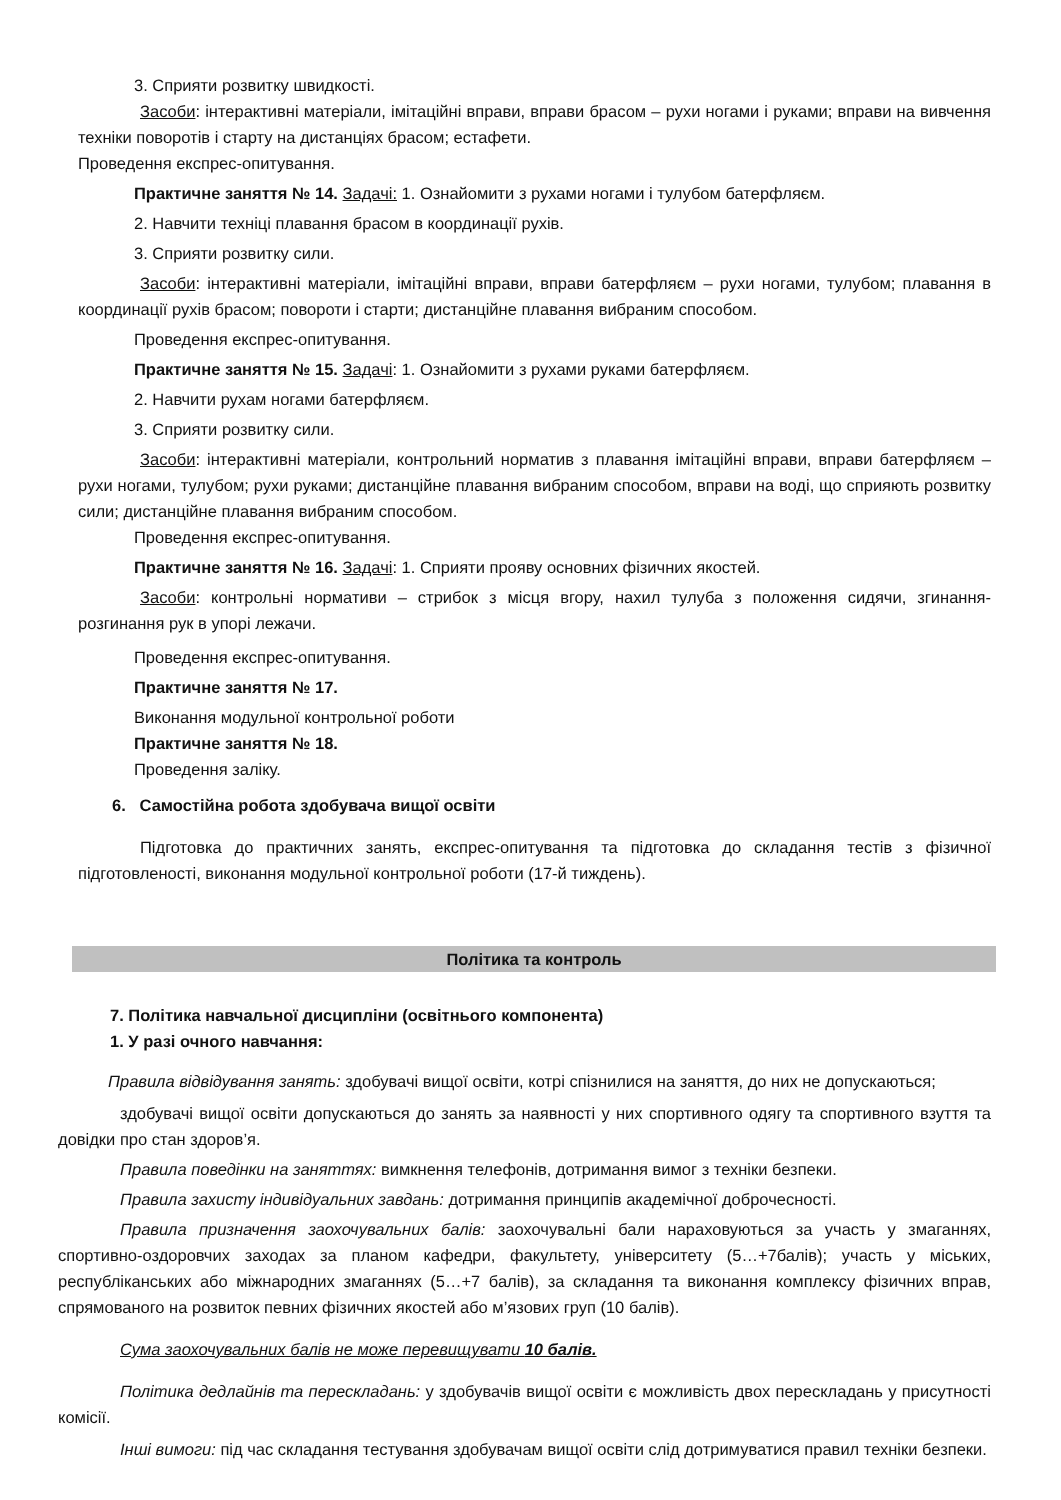3. Сприяти розвитку швидкості.
Засоби: інтерактивні матеріали, імітаційні вправи, вправи брасом – рухи ногами і руками; вправи на вивчення техніки поворотів і старту на дистанціях брасом; естафети.
Проведення експрес-опитування.
Практичне заняття № 14. Задачі: 1. Ознайомити з рухами ногами і тулубом батерфляєм.
2. Навчити техніці плавання брасом в координації рухів.
3. Сприяти розвитку сили.
Засоби: інтерактивні матеріали, імітаційні вправи, вправи батерфляєм – рухи ногами, тулубом; плавання в координації рухів брасом; повороти і старти; дистанційне плавання вибраним способом.
Проведення експрес-опитування.
Практичне заняття № 15. Задачі: 1. Ознайомити з рухами руками батерфляєм.
2. Навчити рухам ногами батерфляєм.
3. Сприяти розвитку сили.
Засоби: інтерактивні матеріали, контрольний норматив з плавання імітаційні вправи, вправи батерфляєм – рухи ногами, тулубом; рухи руками; дистанційне плавання вибраним способом, вправи на воді, що сприяють розвитку сили; дистанційне плавання вибраним способом.
Проведення експрес-опитування.
Практичне заняття № 16. Задачі: 1. Сприяти прояву основних фізичних якостей.
Засоби: контрольні нормативи – стрибок з місця вгору, нахил тулуба з положення сидячи, згинання-розгинання рук в упорі лежачи.
Проведення експрес-опитування.
Практичне заняття № 17.
Виконання модульної контрольної роботи
Практичне заняття № 18.
Проведення заліку.
6. Самостійна робота здобувача вищої освіти
Підготовка до практичних занять, експрес-опитування та підготовка до складання тестів з фізичної підготовленості, виконання модульної контрольної роботи (17-й тиждень).
Політика та контроль
7. Політика навчальної дисципліни (освітнього компонента)
1. У разі очного навчання:
Правила відвідування занять: здобувачі вищої освіти, котрі спізнилися на заняття, до них не допускаються;
здобувачі вищої освіти допускаються до занять за наявності у них спортивного одягу та спортивного взуття та довідки про стан здоров’я.
Правила поведінки на заняттях: вимкнення телефонів, дотримання вимог з техніки безпеки.
Правила захисту індивідуальних завдань: дотримання принципів академічної доброчесності.
Правила призначення заохочувальних балів: заохочувальні бали нараховуються за участь у змаганнях, спортивно-оздоровчих заходах за планом кафедри, факультету, університету (5…+7балів); участь у міських, республіканських або міжнародних змаганнях (5…+7 балів), за складання та виконання комплексу фізичних вправ, спрямованого на розвиток певних фізичних якостей або м’язових груп (10 балів).
Сума заохочувальних балів не може перевищувати 10 балів.
Політика дедлайнів та перескладань: у здобувачів вищої освіти є можливість двох перескладань у присутності комісії.
Інші вимоги: під час складання тестування здобувачам вищої освіти слід дотримуватися правил техніки безпеки.